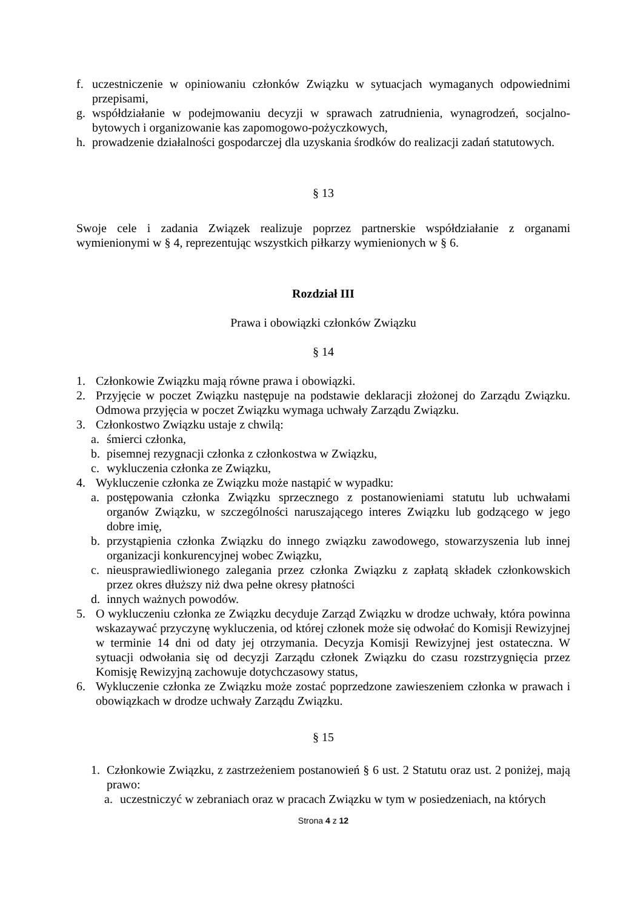f. uczestniczenie w opiniowaniu członków Związku w sytuacjach wymaganych odpowiednimi przepisami,
g. współdziałanie w podejmowaniu decyzji w sprawach zatrudnienia, wynagrodzeń, socjalno-bytowych i organizowanie kas zapomogowo-pożyczkowych,
h. prowadzenie działalności gospodarczej dla uzyskania środków do realizacji zadań statutowych.
§ 13
Swoje cele i zadania Związek realizuje poprzez partnerskie współdziałanie z organami wymienionymi w § 4, reprezentując wszystkich piłkarzy wymienionych w § 6.
Rozdział III
Prawa i obowiązki członków Związku
§ 14
1. Członkowie Związku mają równe prawa i obowiązki.
2. Przyjęcie w poczet Związku następuje na podstawie deklaracji złożonej do Zarządu Związku. Odmowa przyjęcia w poczet Związku wymaga uchwały Zarządu Związku.
3. Członkostwo Związku ustaje z chwilą:
a. śmierci członka,
b. pisemnej rezygnacji członka z członkostwa w Związku,
c. wykluczenia członka ze Związku,
4. Wykluczenie członka ze Związku może nastąpić w wypadku:
a. postępowania członka Związku sprzecznego z postanowieniami statutu lub uchwałami organów Związku, w szczególności naruszającego interes Związku lub godzącego w jego dobre imię,
b. przystąpienia członka Związku do innego związku zawodowego, stowarzyszenia lub innej organizacji konkurencyjnej wobec Związku,
c. nieusprawiedliwionego zalegania przez członka Związku z zapłatą składek członkowskich przez okres dłuższy niż dwa pełne okresy płatności
d. innych ważnych powodów.
5. O wykluczeniu członka ze Związku decyduje Zarząd Związku w drodze uchwały, która powinna wskazaywać przyczynę wykluczenia, od której członek może się odwołać do Komisji Rewizyjnej w terminie 14 dni od daty jej otrzymania. Decyzja Komisji Rewizyjnej jest ostateczna. W sytuacji odwołania się od decyzji Zarządu członek Związku do czasu rozstrzygnięcia przez Komisję Rewizyjną zachowuje dotychczasowy status,
6. Wykluczenie członka ze Związku może zostać poprzedzone zawieszeniem członka w prawach i obowiązkach w drodze uchwały Zarządu Związku.
§ 15
1. Członkowie Związku, z zastrzeżeniem postanowień § 6 ust. 2 Statutu oraz ust. 2 poniżej, mają prawo:
a. uczestniczyć w zebraniach oraz w pracach Związku w tym w posiedzeniach, na których
Strona 4 z 12